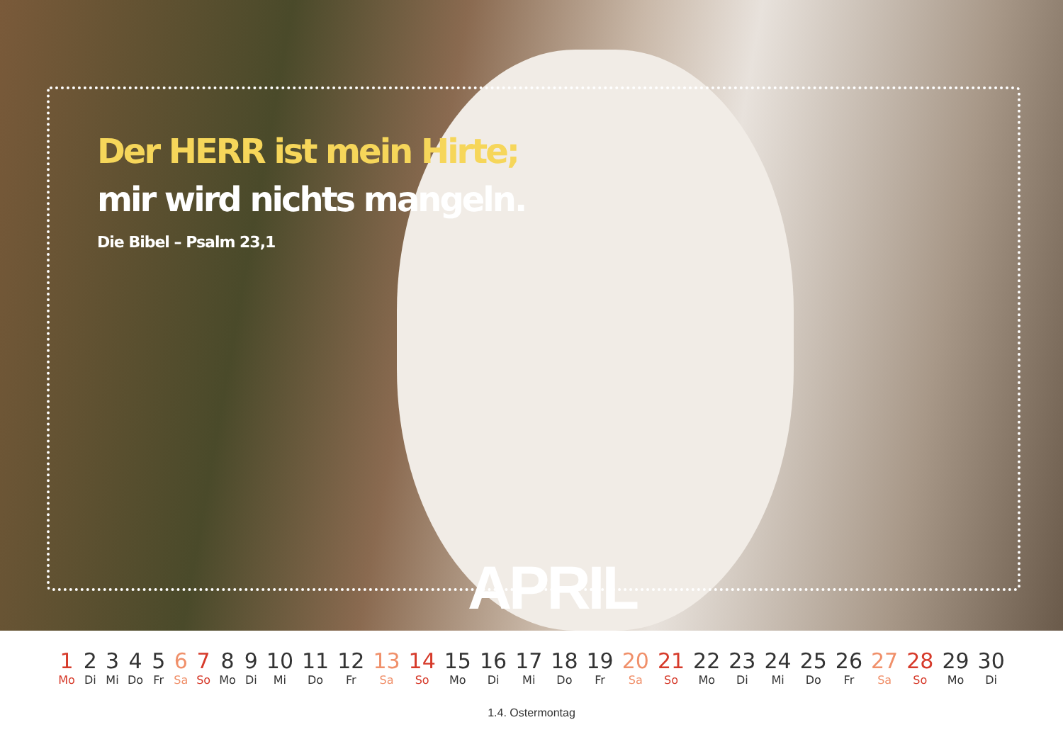Der HERR ist mein Hirte;
mir wird nichts mangeln.
Die Bibel – Psalm 23,1
APRIL
| 1 | 2 | 3 | 4 | 5 | 6 | 7 | 8 | 9 | 10 | 11 | 12 | 13 | 14 | 15 | 16 | 17 | 18 | 19 | 20 | 21 | 22 | 23 | 24 | 25 | 26 | 27 | 28 | 29 | 30 |
| Mo | Di | Mi | Do | Fr | Sa | So | Mo | Di | Mi | Do | Fr | Sa | So | Mo | Di | Mi | Do | Fr | Sa | So | Mo | Di | Mi | Do | Fr | Sa | So | Mo | Di |
1.4. Ostermontag